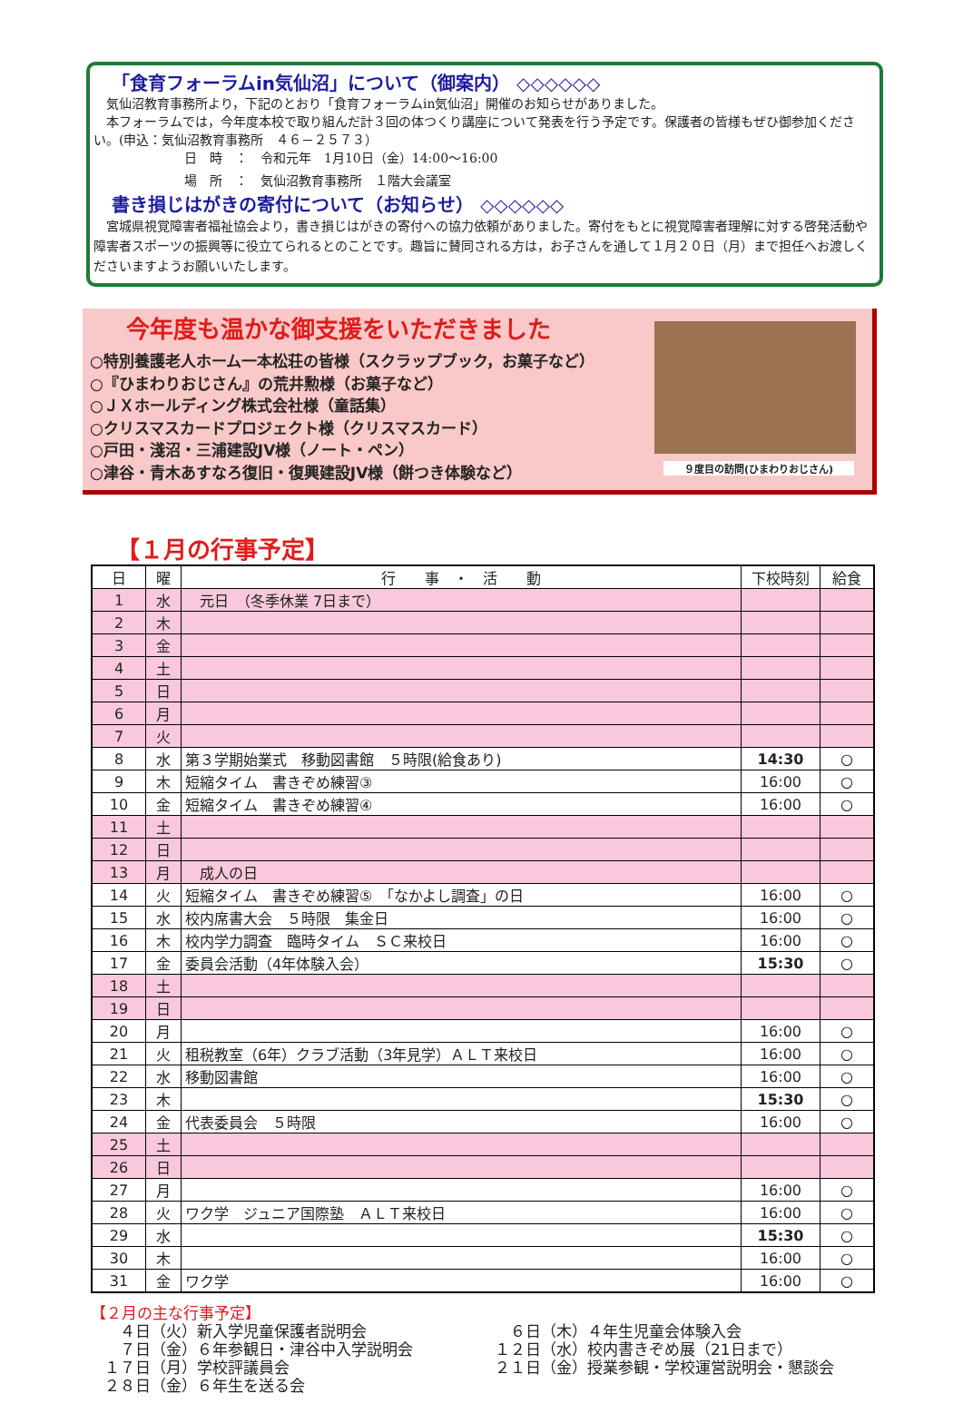「食育フォーラムin気仙沼」について（御案内） ◇◇◇◇◇◇
　気仙沼教育事務所より，下記のとおり「食育フォーラムin気仙沼」開催のお知らせがありました。
　本フォーラムでは，今年度本校で取り組んだ計３回の体つくり講座について発表を行う予定です。保護者の皆様もぜひ御参加ください。(申込：気仙沼教育事務所　４６－２５７３）
日　時　：　令和元年　1月10日（金）14:00～16:00
場　所　：　気仙沼教育事務所　１階大会議室
書き損じはがきの寄付について（お知らせ） ◇◇◇◇◇◇
　宮城県視覚障害者福祉協会より，書き損じはがきの寄付への協力依頼がありました。寄付をもとに視覚障害者理解に対する啓発活動や障害者スポーツの振興等に役立てられるとのことです。趣旨に賛同される方は，お子さんを通して１月２０日（月）まで担任へお渡しくださいますようお願いいたします。
今年度も温かな御支援をいただきました
○特別養護老人ホーム一本松荘の皆様（スクラップブック，お菓子など）
○『ひまわりおじさん』の荒井勲様（お菓子など）
○ＪＸホールディング株式会社様（童話集）
○クリスマスカードプロジェクト様（クリスマスカード）
○戸田・淺沼・三浦建設JV様（ノート・ペン）
○津谷・青木あすなろ復旧・復興建設JV様（餅つき体験など）
９度目の訪問(ひまわりおじさん)
【１月の行事予定】
| 日 | 曜 | 行 事 ・ 活 動 | 下校時刻 | 給食 |
| --- | --- | --- | --- | --- |
| 1 | 水 | 元日 （冬季休業 7日まで） | | |
| 2 | 木 | | | |
| 3 | 金 | | | |
| 4 | 土 | | | |
| 5 | 日 | | | |
| 6 | 月 | | | |
| 7 | 火 | | | |
| 8 | 水 | 第３学期始業式 移動図書館 ５時限(給食あり) | 14:30 | ○ |
| 9 | 木 | 短縮タイム 書きぞめ練習③ | 16:00 | ○ |
| 10 | 金 | 短縮タイム 書きぞめ練習④ | 16:00 | ○ |
| 11 | 土 | | | |
| 12 | 日 | | | |
| 13 | 月 | 成人の日 | | |
| 14 | 火 | 短縮タイム 書きぞめ練習⑤ 「なかよし調査」の日 | 16:00 | ○ |
| 15 | 水 | 校内席書大会 ５時限 集金日 | 16:00 | ○ |
| 16 | 木 | 校内学力調査 臨時タイム ＳＣ来校日 | 16:00 | ○ |
| 17 | 金 | 委員会活動（4年体験入会） | 15:30 | ○ |
| 18 | 土 | | | |
| 19 | 日 | | | |
| 20 | 月 | | 16:00 | ○ |
| 21 | 火 | 租税教室（6年）クラブ活動（3年見学）ＡＬＴ来校日 | 16:00 | ○ |
| 22 | 水 | 移動図書館 | 16:00 | ○ |
| 23 | 木 | | 15:30 | ○ |
| 24 | 金 | 代表委員会 ５時限 | 16:00 | ○ |
| 25 | 土 | | | |
| 26 | 日 | | | |
| 27 | 月 | | 16:00 | ○ |
| 28 | 火 | ワク学 ジュニア国際塾 ＡＬＴ来校日 | 16:00 | ○ |
| 29 | 水 | | 15:30 | ○ |
| 30 | 木 | | 16:00 | ○ |
| 31 | 金 | ワク学 | 16:00 | ○ |
【２月の主な行事予定】
　４日（火）新入学児童保護者説明会
　６日（木）４年生児童会体験入会
　７日（金）６年参観日・津谷中入学説明会
１２日（水）校内書きぞめ展（21日まで）
１７日（月）学校評議員会
２１日（金）授業参観・学校運営説明会・懇談会
２８日（金）６年生を送る会